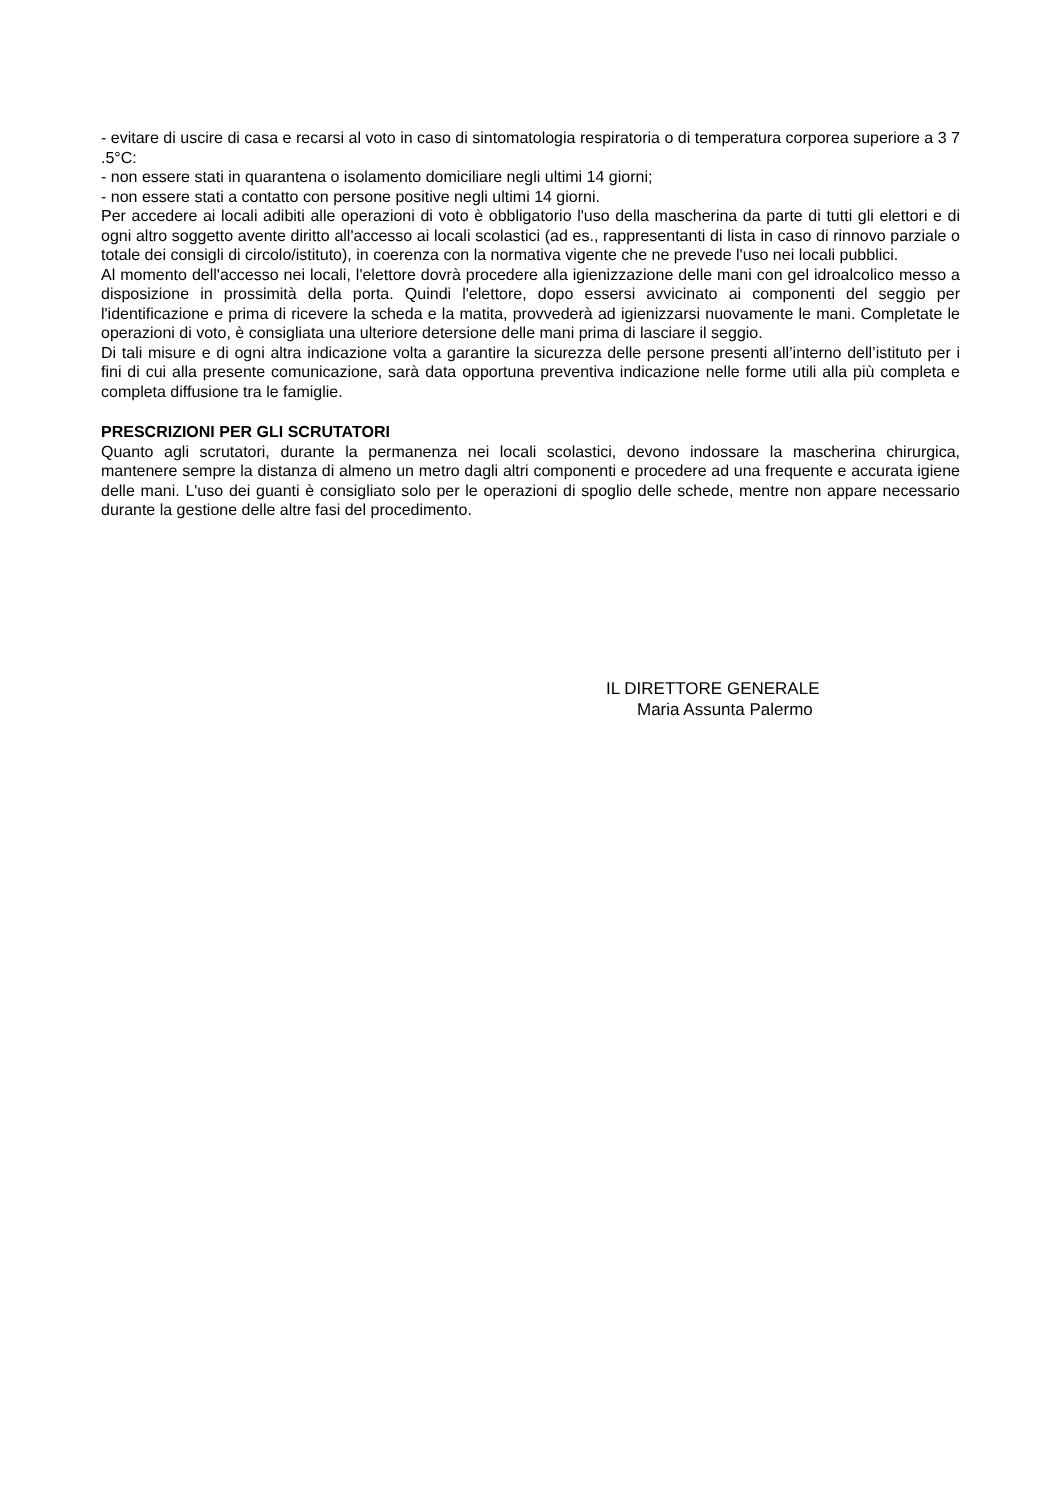- evitare di uscire di casa e recarsi al voto in caso di sintomatologia respiratoria o di temperatura corporea superiore a 3 7 .5°C:
- non essere stati in quarantena o isolamento domiciliare negli ultimi 14 giorni;
- non essere stati a contatto con persone positive negli ultimi 14 giorni.
Per accedere ai locali adibiti alle operazioni di voto è obbligatorio l'uso della mascherina da parte di tutti gli elettori e di ogni altro soggetto avente diritto all'accesso ai locali scolastici (ad es., rappresentanti di lista in caso di rinnovo parziale o totale dei consigli di circolo/istituto), in coerenza con la normativa vigente che ne prevede l'uso nei locali pubblici.
Al momento dell'accesso nei locali, l'elettore dovrà procedere alla igienizzazione delle mani con gel idroalcolico messo a disposizione in prossimità della porta. Quindi l'elettore, dopo essersi avvicinato ai componenti del seggio per l'identificazione e prima di ricevere la scheda e la matita, provvederà ad igienizzarsi nuovamente le mani. Completate le operazioni di voto, è consigliata una ulteriore detersione delle mani prima di lasciare il seggio.
Di tali misure e di ogni altra indicazione volta a garantire la sicurezza delle persone presenti all’interno dell’istituto per i fini di cui alla presente comunicazione, sarà data opportuna preventiva indicazione nelle forme utili alla più completa e completa diffusione tra le famiglie.
PRESCRIZIONI PER GLI SCRUTATORI
Quanto agli scrutatori, durante la permanenza nei locali scolastici, devono indossare la mascherina chirurgica, mantenere sempre la distanza di almeno un metro dagli altri componenti e procedere ad una frequente e accurata igiene delle mani. L'uso dei guanti è consigliato solo per le operazioni di spoglio delle schede, mentre non appare necessario durante la gestione delle altre fasi del procedimento.
IL DIRETTORE GENERALE
Maria Assunta Palermo